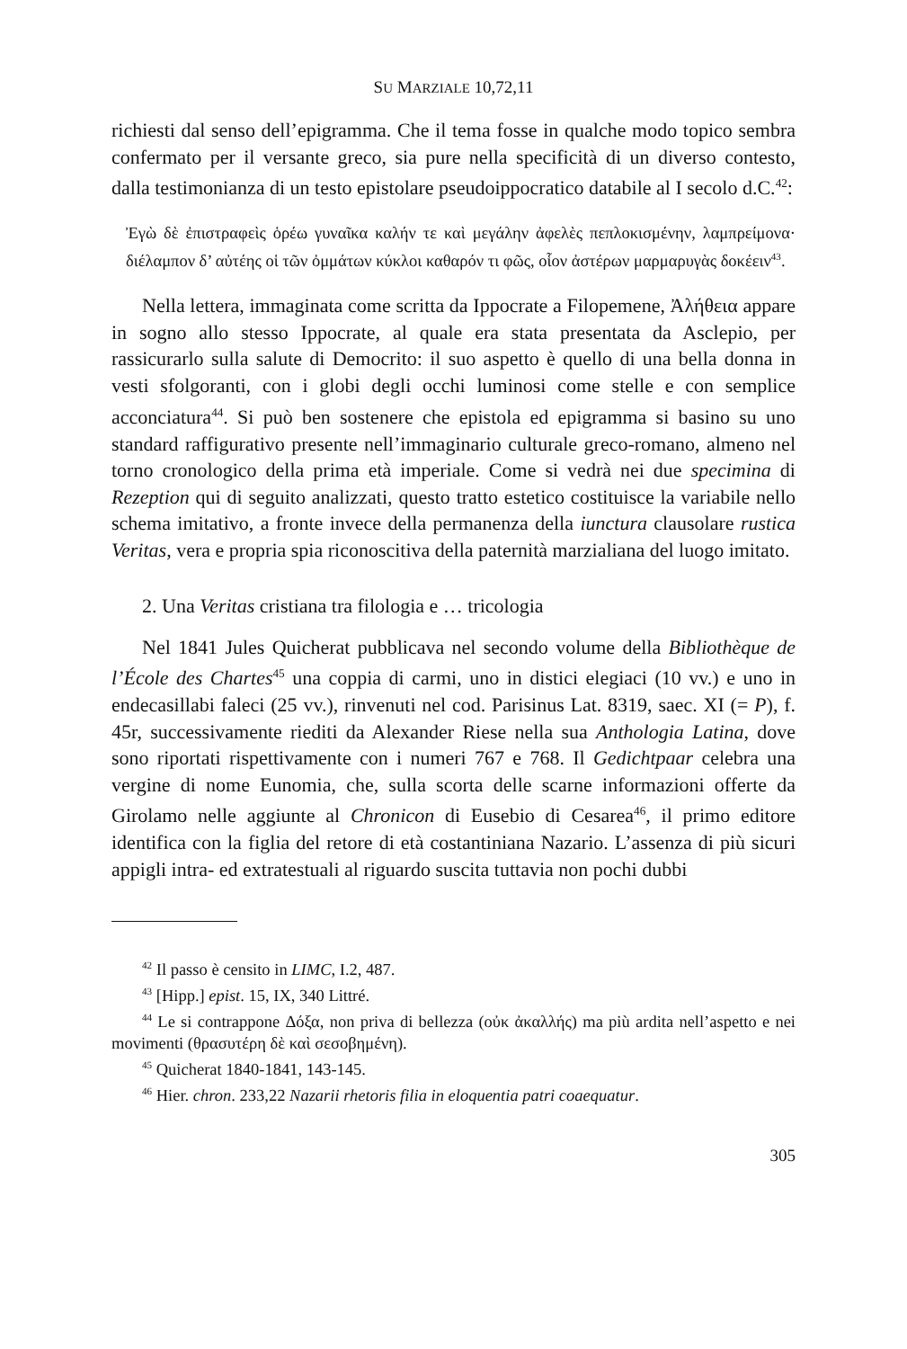SU MARZIALE 10,72,11
richiesti dal senso dell’epigramma. Che il tema fosse in qualche modo topico sembra confermato per il versante greco, sia pure nella specificità di un diverso contesto, dalla testimonianza di un testo epistolare pseudoippocratico databile al I secolo d.C.<sup>42</sup>:
Ἐγὼ δὲ ἐπιστραφεὶς ὁρέω γυναῖκα καλήν τε καὶ μεγάλην ἀφελὲς πεπλοκισμένην, λαμπρείμονα· διέλαμπον δ’ αὐτέης οἱ τῶν ὀμμάτων κύκλοι καθαρόν τι φῶς, οἷον ἀστέρων μαρμαρυγὰς δοκέειν<sup>43</sup>.
Nella lettera, immaginata come scritta da Ippocrate a Filopemene, Ἀλήθεια appare in sogno allo stesso Ippocrate, al quale era stata presentata da Asclepio, per rassicurarlo sulla salute di Democrito: il suo aspetto è quello di una bella donna in vesti sfolgoranti, con i globi degli occhi luminosi come stelle e con semplice acconciatura<sup>44</sup>. Si può ben sostenere che epistola ed epigramma si basino su uno standard raffigurativo presente nell’immaginario culturale greco-romano, almeno nel torno cronologico della prima età imperiale. Come si vedrà nei due specimina di Rezeption qui di seguito analizzati, questo tratto estetico costituisce la variabile nello schema imitativo, a fronte invece della permanenza della iunctura clausolare rustica Veritas, vera e propria spia riconoscitiva della paternità marzialiana del luogo imitato.
2. Una Veritas cristiana tra filologia e … tricologia
Nel 1841 Jules Quicherat pubblicava nel secondo volume della Bibliothèque de l’École des Chartes<sup>45</sup> una coppia di carmi, uno in distici elegiaci (10 vv.) e uno in endecasillabi faleci (25 vv.), rinvenuti nel cod. Parisinus Lat. 8319, saec. XI (= P), f. 45r, successivamente riediti da Alexander Riese nella sua Anthologia Latina, dove sono riportati rispettivamente con i numeri 767 e 768. Il Gedichtpaar celebra una vergine di nome Eunomia, che, sulla scorta delle scarne informazioni offerte da Girolamo nelle aggiunte al Chronicon di Eusebio di Cesarea<sup>46</sup>, il primo editore identifica con la figlia del retore di età costantiniana Nazario. L’assenza di più sicuri appigli intra- ed extratestuali al riguardo suscita tuttavia non pochi dubbi
<sup>42</sup> Il passo è censito in LIMC, I.2, 487.
<sup>43</sup> [Hipp.] epist. 15, IX, 340 Littré.
<sup>44</sup> Le si contrappone Δόξα, non priva di bellezza (οὐκ ἀκαλλής) ma più ardita nell’aspetto e nei movimenti (θρασυτέρη δὲ καὶ σεσοβημένη).
<sup>45</sup> Quicherat 1840-1841, 143-145.
<sup>46</sup> Hier. chron. 233,22 Nazarii rhetoris filia in eloquentia patri coaequatur.
305